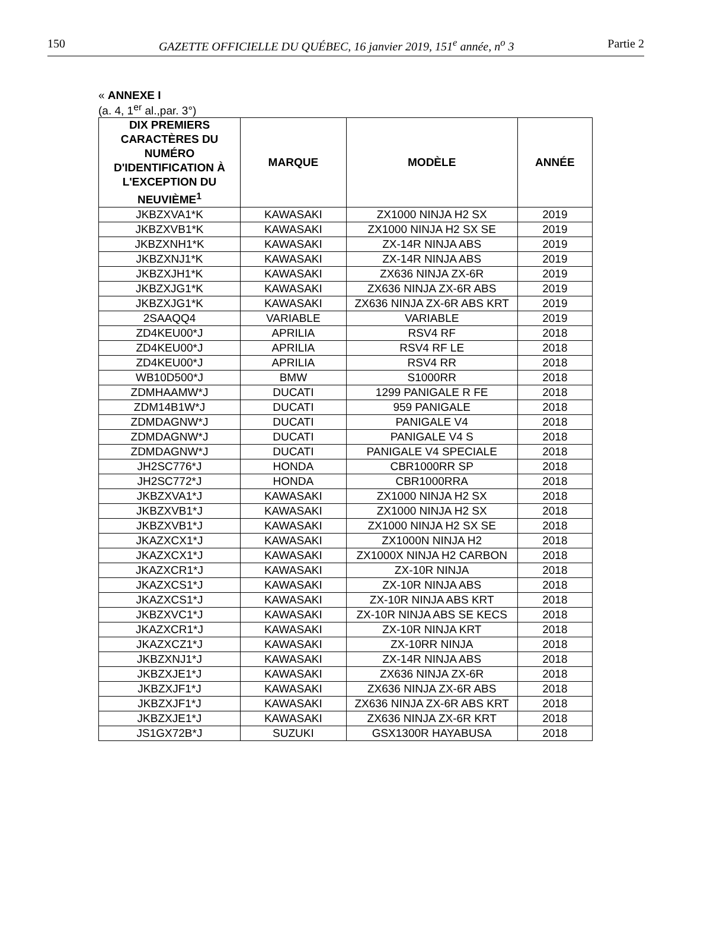150 GAZETTE OFFICIELLE DU QUÉBEC, 16 janvier 2019, 151<sup>e</sup> année, n<sup>o</sup> 3 Partie 2
« ANNEXE I
(a. 4, 1<sup>er</sup> al.,par. 3°)
| DIX PREMIERS CARACTÈRES DU NUMÉRO D'IDENTIFICATION À L'EXCEPTION DU NEUVIÈME<sup>1</sup> | MARQUE | MODÈLE | ANNÉE |
| --- | --- | --- | --- |
| JKBZXVA1*K | KAWASAKI | ZX1000 NINJA H2 SX | 2019 |
| JKBZXVB1*K | KAWASAKI | ZX1000 NINJA H2 SX SE | 2019 |
| JKBZXNH1*K | KAWASAKI | ZX-14R NINJA ABS | 2019 |
| JKBZXNJ1*K | KAWASAKI | ZX-14R NINJA ABS | 2019 |
| JKBZXJH1*K | KAWASAKI | ZX636 NINJA ZX-6R | 2019 |
| JKBZXJG1*K | KAWASAKI | ZX636 NINJA ZX-6R ABS | 2019 |
| JKBZXJG1*K | KAWASAKI | ZX636 NINJA ZX-6R ABS KRT | 2019 |
| 2SAAQQ4 | VARIABLE | VARIABLE | 2019 |
| ZD4KEU00*J | APRILIA | RSV4 RF | 2018 |
| ZD4KEU00*J | APRILIA | RSV4 RF LE | 2018 |
| ZD4KEU00*J | APRILIA | RSV4 RR | 2018 |
| WB10D500*J | BMW | S1000RR | 2018 |
| ZDMHAAMW*J | DUCATI | 1299 PANIGALE R FE | 2018 |
| ZDM14B1W*J | DUCATI | 959 PANIGALE | 2018 |
| ZDMDAGNW*J | DUCATI | PANIGALE V4 | 2018 |
| ZDMDAGNW*J | DUCATI | PANIGALE V4 S | 2018 |
| ZDMDAGNW*J | DUCATI | PANIGALE V4 SPECIALE | 2018 |
| JH2SC776*J | HONDA | CBR1000RR SP | 2018 |
| JH2SC772*J | HONDA | CBR1000RRA | 2018 |
| JKBZXVA1*J | KAWASAKI | ZX1000 NINJA H2 SX | 2018 |
| JKBZXVB1*J | KAWASAKI | ZX1000 NINJA H2 SX | 2018 |
| JKBZXVB1*J | KAWASAKI | ZX1000 NINJA H2 SX SE | 2018 |
| JKAZXCX1*J | KAWASAKI | ZX1000N NINJA H2 | 2018 |
| JKAZXCX1*J | KAWASAKI | ZX1000X NINJA H2 CARBON | 2018 |
| JKAZXCR1*J | KAWASAKI | ZX-10R NINJA | 2018 |
| JKAZXCS1*J | KAWASAKI | ZX-10R NINJA ABS | 2018 |
| JKAZXCS1*J | KAWASAKI | ZX-10R NINJA ABS KRT | 2018 |
| JKBZXVC1*J | KAWASAKI | ZX-10R NINJA ABS SE KECS | 2018 |
| JKAZXCR1*J | KAWASAKI | ZX-10R NINJA KRT | 2018 |
| JKAZXCZ1*J | KAWASAKI | ZX-10RR NINJA | 2018 |
| JKBZXNJ1*J | KAWASAKI | ZX-14R NINJA ABS | 2018 |
| JKBZXJE1*J | KAWASAKI | ZX636 NINJA ZX-6R | 2018 |
| JKBZXJF1*J | KAWASAKI | ZX636 NINJA ZX-6R ABS | 2018 |
| JKBZXJF1*J | KAWASAKI | ZX636 NINJA ZX-6R ABS KRT | 2018 |
| JKBZXJE1*J | KAWASAKI | ZX636 NINJA ZX-6R KRT | 2018 |
| JS1GX72B*J | SUZUKI | GSX1300R HAYABUSA | 2018 |